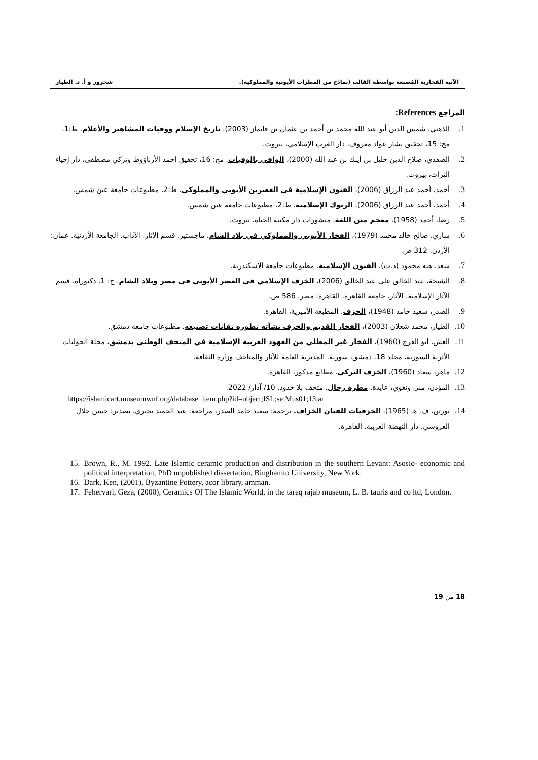الآنية الفخارية المُصنعة بواسطة القالب (نماذج من المطرات الأيوبية والمملوكية). شحرور و أ. د. الطيار
المراجع References:
1. الذهبي، شمس الدين أبو عبد الله محمد بن أحمد بن عثمان بن قايماز (2003)، تاريخ الإسلام ووفيات المشاهير والأعلام. ط:1، مج: 15، تحقيق بشار عواد معروف، دار الغرب الإسلامي، بيروت.
2. الصفدي، صلاح الدين خليل بن أيبك بن عبد الله (2000)، الوافي بالوفيات. مج: 16، تحقيق أحمد الأرناؤوط وتركي مصطفى، دار إحياء التراث، بيروت.
3. أحمد، أحمد عبد الرزاق (2006)، الفنون الإسلامية في العصرين الأيوبي والمملوكي. ط:2، مطبوعات جامعة عين شمس.
4. أحمد، أحمد عبد الرزاق (2006)، الرنوك الإسلامية. ط:2، مطبوعات جامعة عين شمس.
5. رضا، أحمد (1958)، معجم متن اللغة. منشورات دار مكتبة الحياة، بيروت.
6. ساري، صالح خالد محمد (1979)، الفخار الأيوبي والمملوكي في بلاد الشام، ماجستير. قسم الآثار. الآداب. الجامعة الأردنية. عمان: الأردن. 312 ص.
7. سعد، هبه محمود (د.ت)، الفنون الإسلامية. مطبوعات جامعة الاسكندرية.
8. الشيخة، عبد الخالق علي عبد الخالق (2006)، الخزف الإسلامي في العصر الأيوبي في مصر وبلاد الشام. ج: 1. دكتوراه. قسم الآثار الإسلامية. الآثار. جامعة القاهرة. القاهرة: مصر. 586 ص.
9. الصدر، سعيد حامد (1948)، الخزف. المطبعة الأميرية، القاهرة.
10. الطيار، محمد شعلان (2003)، الفخار القديم والخزف نشأته تطوره تقانات تصنيعه. مطبوعات جامعة دمشق.
11. العش، أبو الفرج (1960)، الفخار غير المطلي من العهود العربية الإسلامية في المتحف الوطني بدمشق، مجلة الحوليات الأثرية السورية، مجلد 18. دمشق، سورية. المديرية العامة للآثار والمتاحف وزارة الثقافة.
12. ماهر، سعاد (1960)، الخزف التركي. مطابع مدكور، القاهرة.
13. المؤذن، منى ونغوي، عايدة. مطرة رحال. متحف بلا حدود. 10/ آذار/ 2022.
https://islamicart.museumwnf.org/database_item.php?id=object;ISL;se;Mus01;13;ar
14. نورتن، ف. هـ (1965)، الخزفيات للفنان الخزاف. ترجمة: سعيد حامد الصدر، مراجعة: عبد الحميد بحيري، تصدير: حسن جلال العروسي. دار النهضة العربية. القاهرة.
15. Brown, R., M. 1992. Late Islamic ceramic production and distribution in the southern Levant: Asosio- economic and political interpretation, PhD unpublished dissertation, Binghamto University, New York.
16. Dark, Ken, (2001), Byzantine Pottery, acor library, amman.
17. Fehervari, Geza, (2000), Ceramics Of The Islamic World, in the tareq rajab museum, L. B. tauris and co ltd, London.
18 من 19